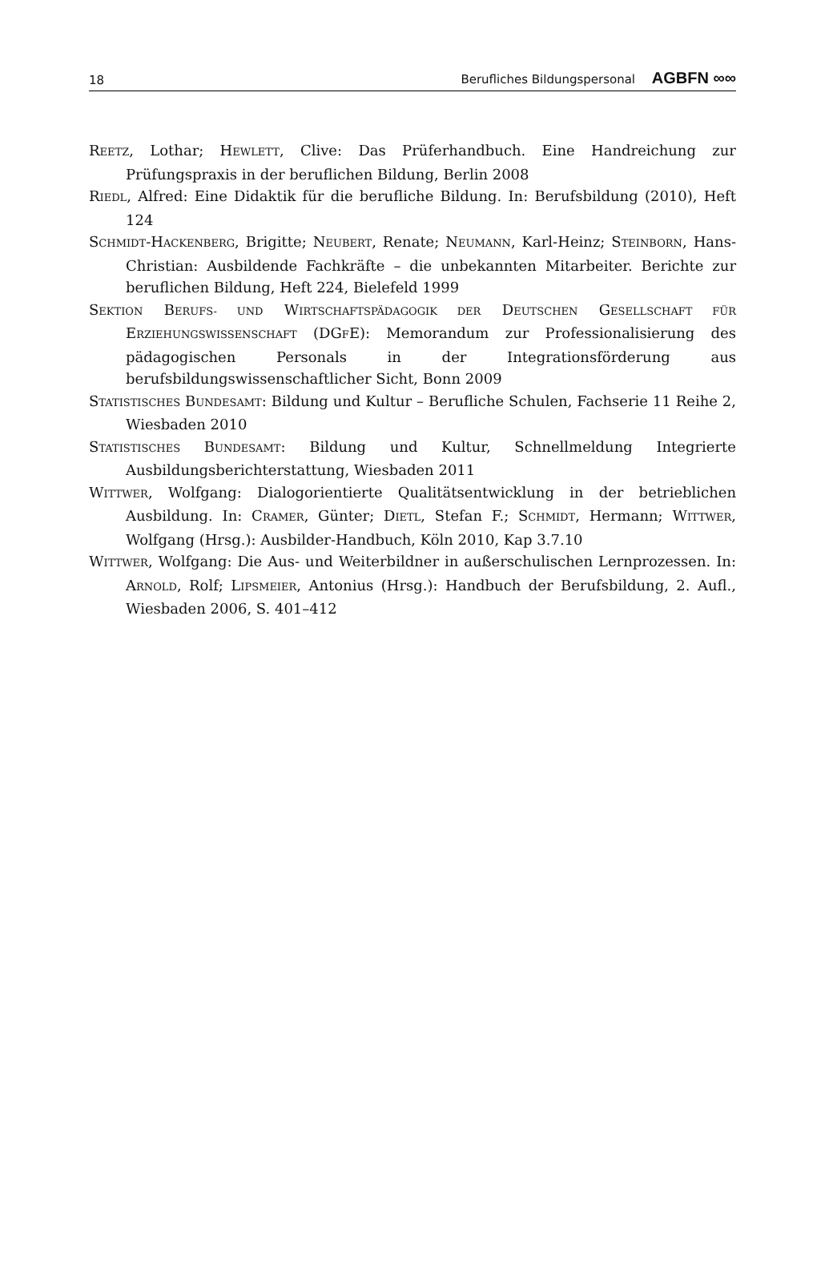18 Berufliches Bildungspersonal AGBFN ∞∞
REETZ, Lothar; HEWLETT, Clive: Das Prüferhandbuch. Eine Handreichung zur Prüfungspraxis in der beruflichen Bildung, Berlin 2008
RIEDL, Alfred: Eine Didaktik für die berufliche Bildung. In: Berufsbildung (2010), Heft 124
SCHMIDT-HACKENBERG, Brigitte; NEUBERT, Renate; NEUMANN, Karl-Heinz; STEINBORN, Hans-Christian: Ausbildende Fachkräfte – die unbekannten Mitarbeiter. Berichte zur beruflichen Bildung, Heft 224, Bielefeld 1999
SEKTION BERUFS- UND WIRTSCHAFTSPÄDAGOGIK DER DEUTSCHEN GESELLSCHAFT FÜR ERZIEHUNGSWISSENSCHAFT (DGFE): Memorandum zur Professionalisierung des pädagogischen Personals in der Integrationsförderung aus berufsbildungswissenschaftlicher Sicht, Bonn 2009
STATISTISCHES BUNDESAMT: Bildung und Kultur – Berufliche Schulen, Fachserie 11 Reihe 2, Wiesbaden 2010
STATISTISCHES BUNDESAMT: Bildung und Kultur, Schnellmeldung Integrierte Ausbildungsberichterstattung, Wiesbaden 2011
WITTWER, Wolfgang: Dialogorientierte Qualitätsentwicklung in der betrieblichen Ausbildung. In: CRAMER, Günter; DIETL, Stefan F.; SCHMIDT, Hermann; WITTWER, Wolfgang (Hrsg.): Ausbilder-Handbuch, Köln 2010, Kap 3.7.10
WITTWER, Wolfgang: Die Aus- und Weiterbildner in außerschulischen Lernprozessen. In: ARNOLD, Rolf; LIPSMEIER, Antonius (Hrsg.): Handbuch der Berufsbildung, 2. Aufl., Wiesbaden 2006, S. 401–412